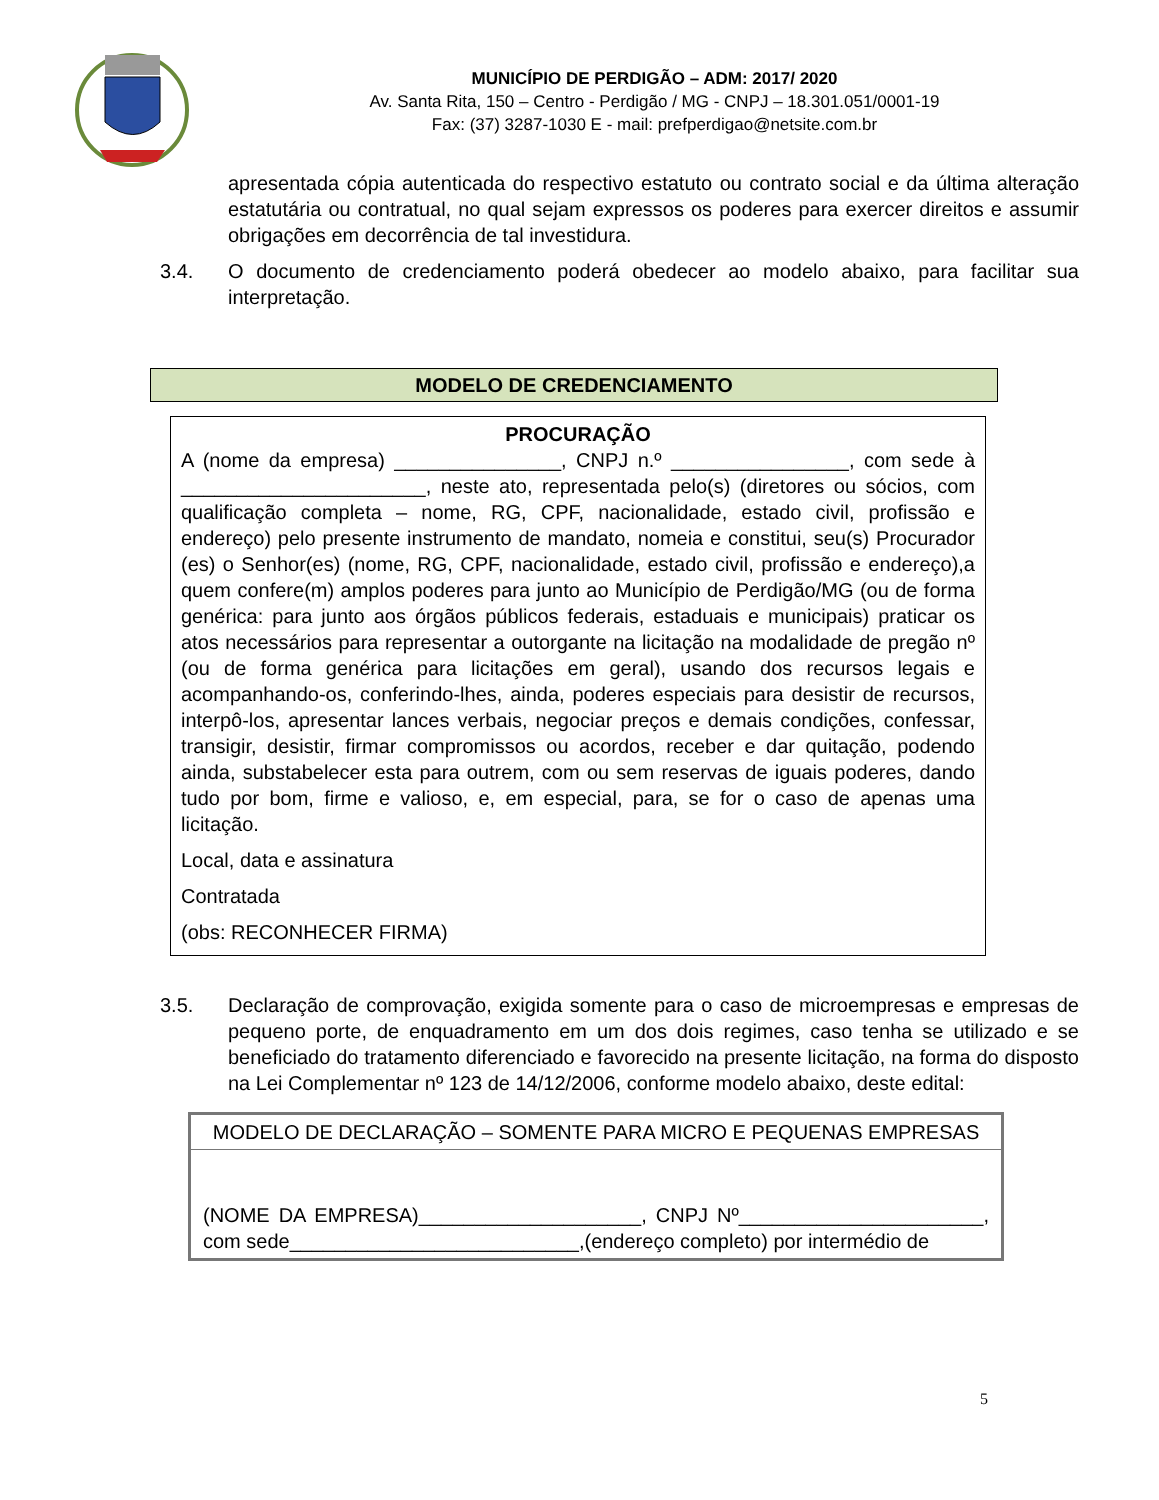MUNICÍPIO DE PERDIGÃO – ADM: 2017/ 2020
Av. Santa Rita, 150 – Centro - Perdigão / MG - CNPJ – 18.301.051/0001-19
Fax: (37) 3287-1030 E - mail: prefperdigao@netsite.com.br
apresentada cópia autenticada do respectivo estatuto ou contrato social e da última alteração estatutária ou contratual, no qual sejam expressos os poderes para exercer direitos e assumir obrigações em decorrência de tal investidura.
3.4. O documento de credenciamento poderá obedecer ao modelo abaixo, para facilitar sua interpretação.
MODELO DE CREDENCIAMENTO
PROCURAÇÃO
A (nome da empresa) _______________, CNPJ n.º ________________, com sede à ______________________, neste ato, representada pelo(s) (diretores ou sócios, com qualificação completa – nome, RG, CPF, nacionalidade, estado civil, profissão e endereço) pelo presente instrumento de mandato, nomeia e constitui, seu(s) Procurador (es) o Senhor(es) (nome, RG, CPF, nacionalidade, estado civil, profissão e endereço),a quem confere(m) amplos poderes para junto ao Município de Perdigão/MG (ou de forma genérica: para junto aos órgãos públicos federais, estaduais e municipais) praticar os atos necessários para representar a outorgante na licitação na modalidade de pregão nº (ou de forma genérica para licitações em geral), usando dos recursos legais e acompanhando-os, conferindo-lhes, ainda, poderes especiais para desistir de recursos, interpô-los, apresentar lances verbais, negociar preços e demais condições, confessar, transigir, desistir, firmar compromissos ou acordos, receber e dar quitação, podendo ainda, substabelecer esta para outrem, com ou sem reservas de iguais poderes, dando tudo por bom, firme e valioso, e, em especial, para, se for o caso de apenas uma licitação.
Local, data e assinatura
Contratada
(obs: RECONHECER FIRMA)
3.5. Declaração de comprovação, exigida somente para o caso de microempresas e empresas de pequeno porte, de enquadramento em um dos dois regimes, caso tenha se utilizado e se beneficiado do tratamento diferenciado e favorecido na presente licitação, na forma do disposto na Lei Complementar nº 123 de 14/12/2006, conforme modelo abaixo, deste edital:
| MODELO DE DECLARAÇÃO – SOMENTE PARA MICRO E PEQUENAS EMPRESAS |
| (NOME DA EMPRESA)____________________, CNPJ Nº______________________, com sede__________________________,(endereço completo) por intermédio de |
5